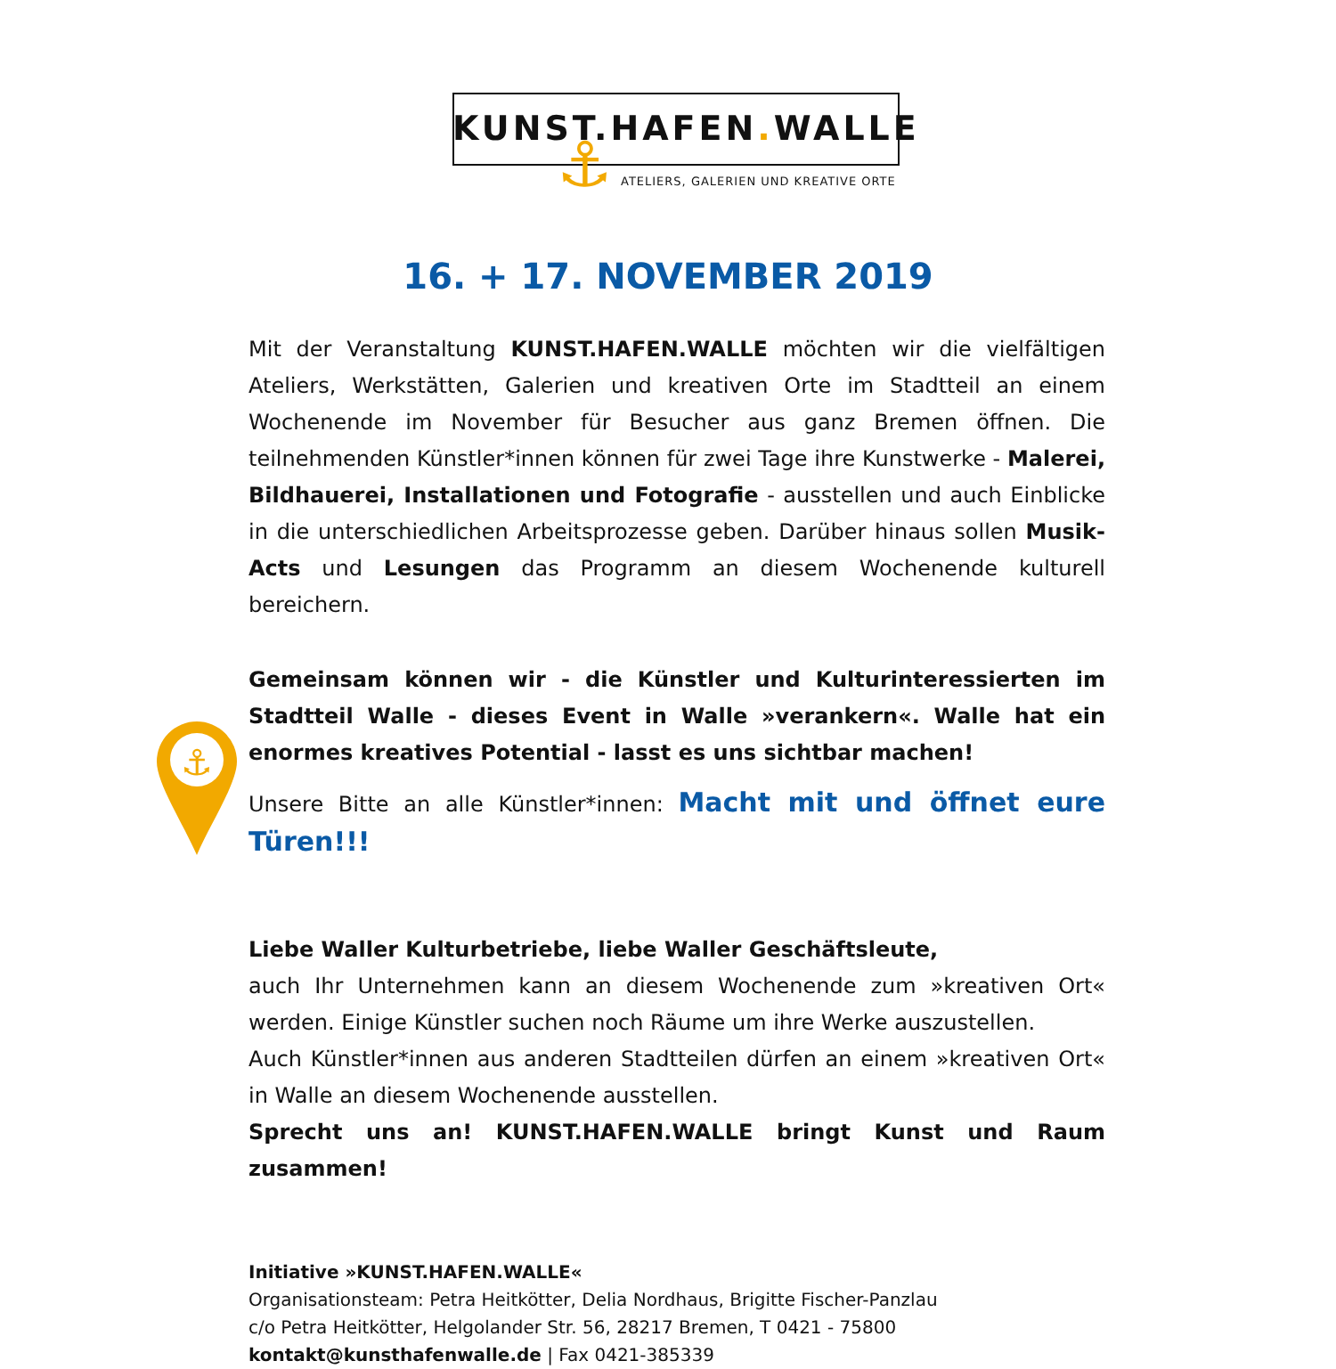KUNST.HAFEN. WALLE
⚓
ATELIERS, GALERIEN UND KREATIVE ORTE
16. + 17. NOVEMBER 2019
⚓
Mit der Veranstaltung KUNST.HAFEN.WALLE möchten wir die vielfältigen Ateliers, Werkstätten, Galerien und kreativen Orte im Stadtteil an einem Wochenende im November für Besucher aus ganz Bremen öffnen. Die teilnehmenden Künstler*innen können für zwei Tage ihre Kunstwerke - Malerei, Bildhauerei, Installationen und Fotografie - ausstellen und auch Einblicke in die unterschiedlichen Arbeitsprozesse geben. Darüber hinaus sollen Musik-Acts und Lesungen das Programm an diesem Wochenende kulturell bereichern.
Gemeinsam können wir - die Künstler und Kulturinteressierten im Stadtteil Walle - dieses Event in Walle »verankern«. Walle hat ein enormes kreatives Potential - lasst es uns sichtbar machen!
Unsere Bitte an alle Künstler*innen: Macht mit und öffnet eure Türen!!!
Liebe Waller Kulturbetriebe, liebe Waller Geschäftsleute,
auch Ihr Unternehmen kann an diesem Wochenende zum »kreativen Ort« werden. Einige Künstler suchen noch Räume um ihre Werke auszustellen.
Auch Künstler*innen aus anderen Stadtteilen dürfen an einem »kreativen Ort« in Walle an diesem Wochenende ausstellen.
Sprecht uns an! KUNST.HAFEN.WALLE bringt Kunst und Raum zusammen!
Initiative »KUNST.HAFEN.WALLE«
Organisationsteam: Petra Heitkötter, Delia Nordhaus, Brigitte Fischer-Panzlau
c/o Petra Heitkötter, Helgolander Str. 56, 28217 Bremen, T 0421 - 75800
kontakt@kunsthafenwalle.de | Fax 0421-385339